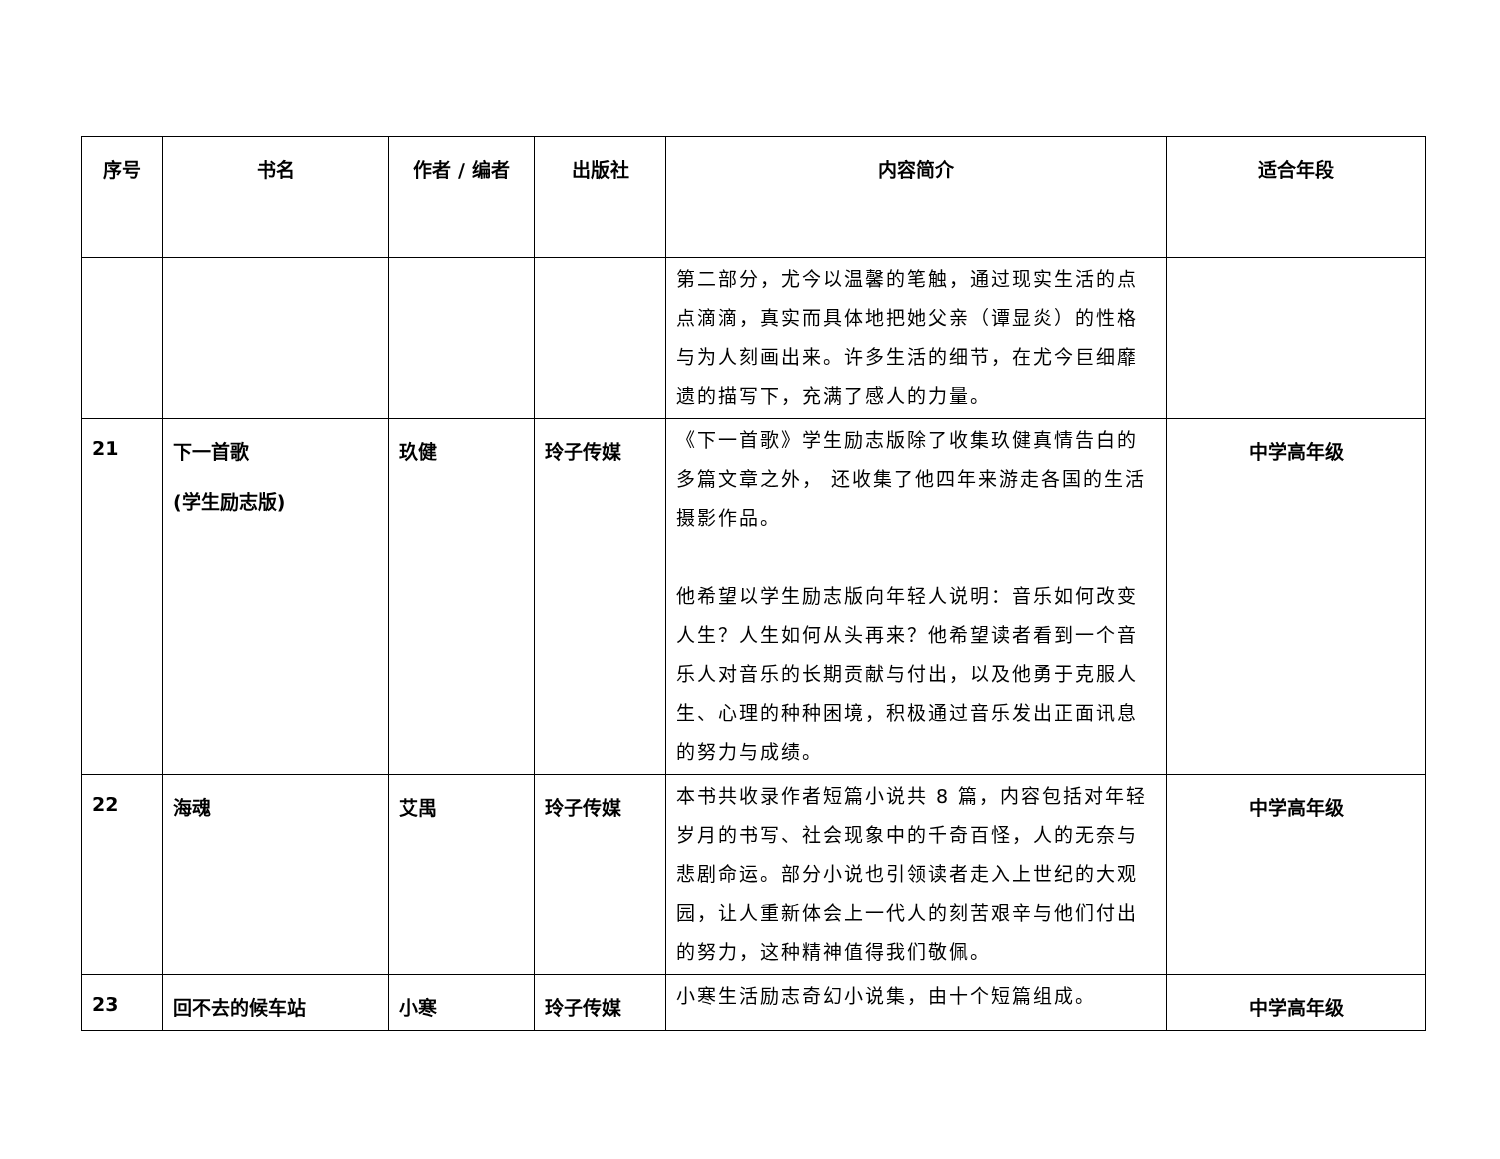| 序号 | 书名 | 作者 / 编者 | 出版社 | 内容简介 | 适合年段 |
| --- | --- | --- | --- | --- | --- |
| | | | | 第二部分，尤今以温馨的笔触，通过现实生活的点点滴滴，真实而具体地把她父亲（谭显炎）的性格与为人刻画出来。许多生活的细节，在尤今巨细靡遗的描写下，充满了感人的力量。 | |
| 21 | 下一首歌 (学生励志版) | 玖健 | 玲子传媒 | 《下一首歌》学生励志版除了收集玖健真情告白的多篇文章之外， 还收集了他四年来游走各国的生活摄影作品。 他希望以学生励志版向年轻人说明：音乐如何改变人生？人生如何从头再来？他希望读者看到一个音乐人对音乐的长期贡献与付出，以及他勇于克服人生、心理的种种困境，积极通过音乐发出正面讯息的努力与成绩。 | 中学高年级 |
| 22 | 海魂 | 艾禺 | 玲子传媒 | 本书共收录作者短篇小说共 8 篇，内容包括对年轻岁月的书写、社会现象中的千奇百怪，人的无奈与悲剧命运。部分小说也引领读者走入上世纪的大观园，让人重新体会上一代人的刻苦艰辛与他们付出的努力，这种精神值得我们敬佩。 | 中学高年级 |
| 23 | 回不去的候车站 | 小寒 | 玲子传媒 | 小寒生活励志奇幻小说集，由十个短篇组成。 | 中学高年级 |